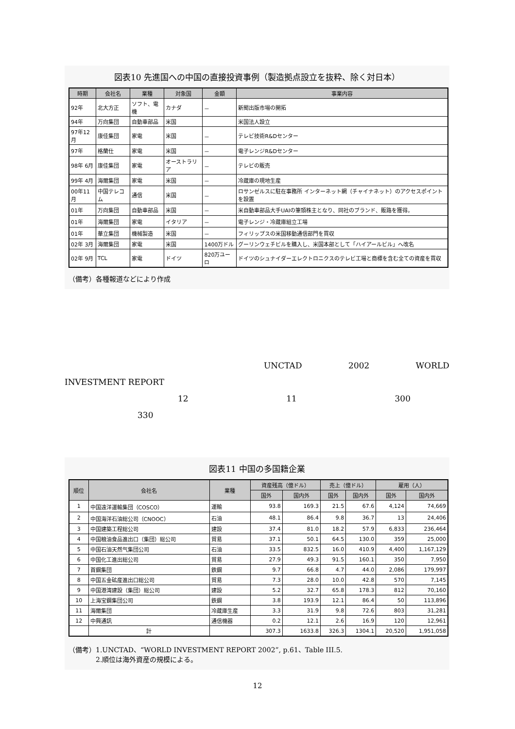図表10 先進国への中国の直接投資事例（製造拠点設立を抜粋、除く対日本）
| 時期 | 会社名 | 業種 | 対象国 | 金額 | 事業内容 |
| --- | --- | --- | --- | --- | --- |
| 92年 | 北大方正 | ソフト、電機 | カナダ | － | 新聞出版市場の開拓 |
| 94年 | 万向集団 | 自動車部品 | 米国 | | 米国法人設立 |
| 97年12月 | 康佳集団 | 家電 | 米国 | － | テレビ技術R&Dセンター |
| 97年 | 格蘭仕 | 家電 | 米国 | － | 電子レンジR&Dセンター |
| 98年 6月 | 康佳集団 | 家電 | オーストラリア | － | テレビの販売 |
| 99年 4月 | 海爾集団 | 家電 | 米国 | － | 冷蔵庫の現地生産 |
| 00年11月 | 中国テレコム | 通信 | 米国 | － | ロサンゼルスに駐在事務所 インターネット網（チャイナネット）のアクセスポイントを設置 |
| 01年 | 万向集団 | 自動車部品 | 米国 | － | 米自動車部品大手UAIの筆頭株主となり、同社のブランド、販路を獲得。 |
| 01年 | 海爾集団 | 家電 | イタリア | － | 電子レンジ・冷蔵庫組立工場 |
| 01年 | 華立集団 | 機械製造 | 米国 | － | フィリップスの米国移動通信部門を買収 |
| 02年 3月 | 海爾集団 | 家電 | 米国 | 1400万ドル | グーリンウェチビルを購入し、米国本部として「ハイアールビル」へ改名 |
| 02年 9月 | TCL | 家電 | ドイツ | 820万ユーロ | ドイツのシュナイダーエレクトロニクスのテレビ工場と商標を含む全ての資産を買収 |
（備考）各種報道などにより作成
UNCTAD 2002 WORLD
INVESTMENT REPORT
12 11 300
330
図表11 中国の多国籍企業
| 順位 | 会社名 | 業種 | 資産残高（億ドル） | | 売上（億ドル） | | 雇用（人） | |
| --- | --- | --- | --- | --- | --- | --- | --- | --- |
| | | | 国外 | 国内外 | 国外 | 国内外 | 国外 | 国内外 |
| 1 | 中国遠洋運輸集団（COSCO） | 運輸 | 93.8 | 169.3 | 21.5 | 67.6 | 4,124 | 74,669 |
| 2 | 中国海洋石油総公司（CNOOC） | 石油 | 48.1 | 86.4 | 9.8 | 36.7 | 13 | 24,406 |
| 3 | 中国建築工程総公司 | 建設 | 37.4 | 81.0 | 18.2 | 57.9 | 6,833 | 236,464 |
| 4 | 中国粮油食品進出口（集団）総公司 | 貿易 | 37.1 | 50.1 | 64.5 | 130.0 | 359 | 25,000 |
| 5 | 中国石油天然气集団公司 | 石油 | 33.5 | 832.5 | 16.0 | 410.9 | 4,400 | 1,167,129 |
| 6 | 中国化工進出総公司 | 貿易 | 27.9 | 49.3 | 91.5 | 160.1 | 350 | 7,950 |
| 7 | 首鋼集団 | 鉄鋼 | 9.7 | 66.8 | 4.7 | 44.0 | 2,086 | 179,997 |
| 8 | 中国五金砿産進出口総公司 | 貿易 | 7.3 | 28.0 | 10.0 | 42.8 | 570 | 7,145 |
| 9 | 中国港湾建設（集団）総公司 | 建設 | 5.2 | 32.7 | 65.8 | 178.3 | 812 | 70,160 |
| 10 | 上海宝鋼集団公司 | 鉄鋼 | 3.8 | 193.9 | 12.1 | 86.4 | 50 | 113,896 |
| 11 | 海爾集団 | 冷蔵庫生産 | 3.3 | 31.9 | 9.8 | 72.6 | 803 | 31,281 |
| 12 | 中興通訊 | 通信機器 | 0.2 | 12.1 | 2.6 | 16.9 | 120 | 12,961 |
| | 計 | | 307.3 | 1633.8 | 326.3 | 1304.1 | 20,520 | 1,951,058 |
（備考）1.UNCTAD、“WORLD INVESTMENT REPORT 2002”, p.61、Table III.5.
　　　　2.順位は海外資産の規模による。
12